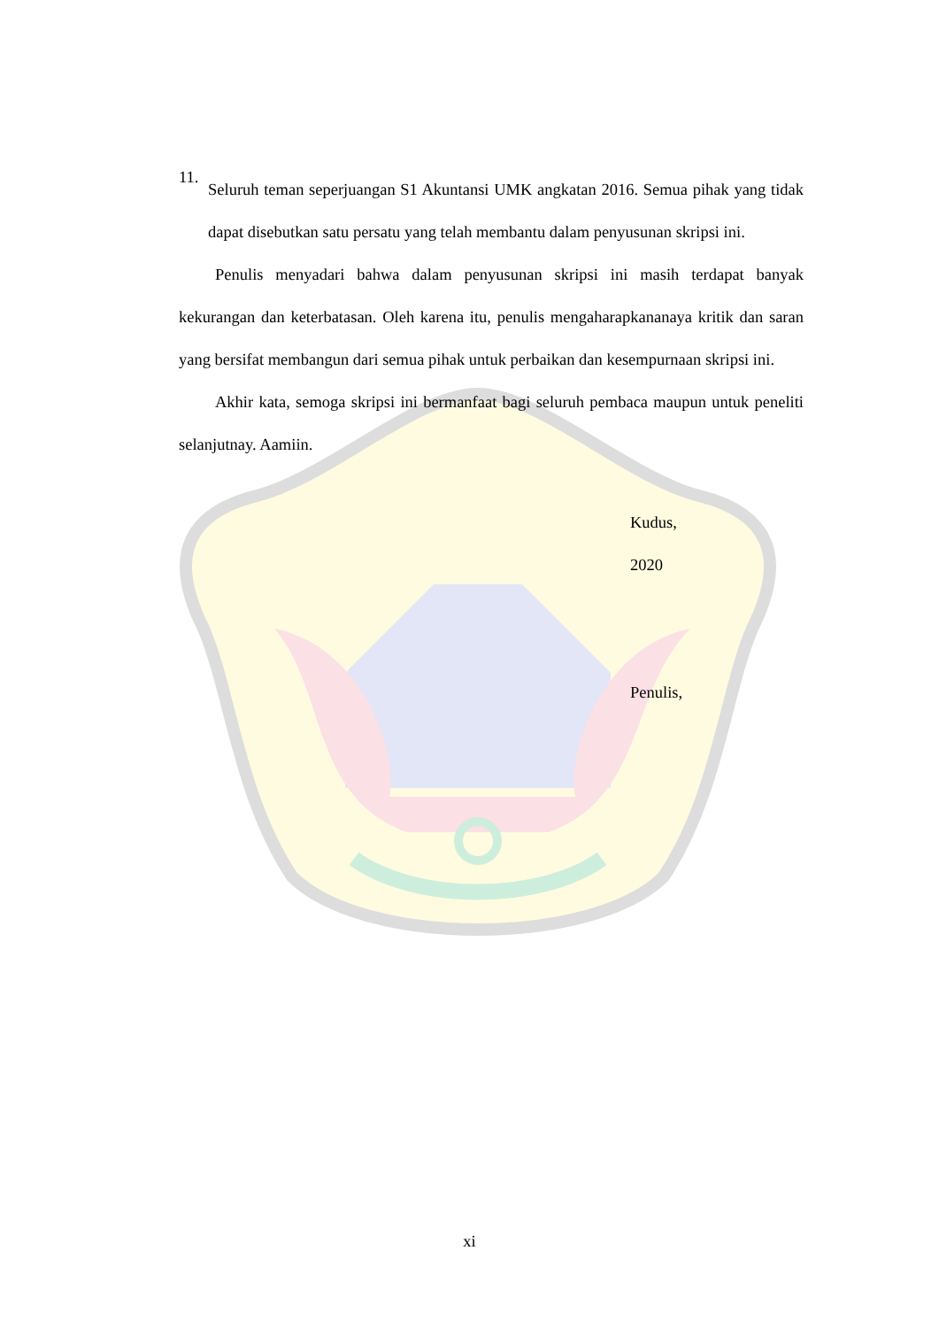11.
Seluruh teman seperjuangan S1 Akuntansi UMK angkatan 2016. Semua pihak yang tidak dapat disebutkan satu persatu yang telah membantu dalam penyusunan skripsi ini.
Penulis menyadari bahwa dalam penyusunan skripsi ini masih terdapat banyak kekurangan dan keterbatasan. Oleh karena itu, penulis mengaharapkananaya kritik dan saran yang bersifat membangun dari semua pihak untuk perbaikan dan kesempurnaan skripsi ini.
Akhir kata, semoga skripsi ini bermanfaat bagi seluruh pembaca maupun untuk peneliti selanjutnay. Aamiin.
Kudus,
2020
Penulis,
xi